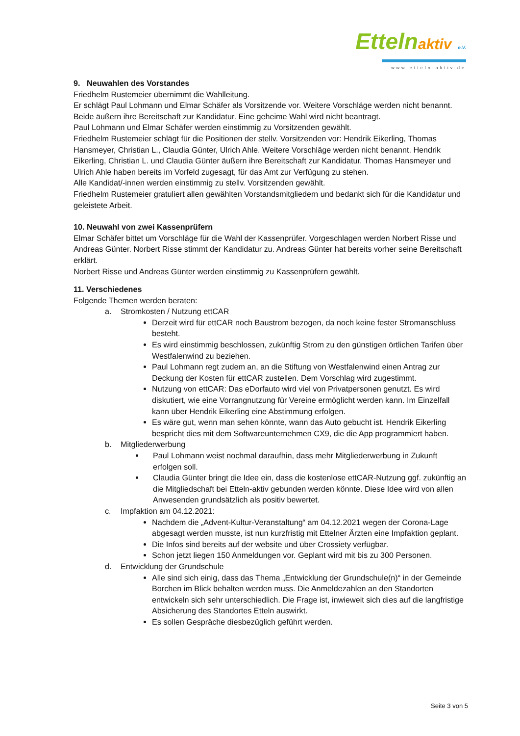Ettelnaktiv e.V.
www.etteln-aktiv.de
9. Neuwahlen des Vorstandes
Friedhelm Rustemeier übernimmt die Wahlleitung.
Er schlägt Paul Lohmann und Elmar Schäfer als Vorsitzende vor. Weitere Vorschläge werden nicht benannt. Beide äußern ihre Bereitschaft zur Kandidatur. Eine geheime Wahl wird nicht beantragt.
Paul Lohmann und Elmar Schäfer werden einstimmig zu Vorsitzenden gewählt.
Friedhelm Rustemeier schlägt für die Positionen der stellv. Vorsitzenden vor: Hendrik Eikerling, Thomas Hansmeyer, Christian L., Claudia Günter, Ulrich Ahle. Weitere Vorschläge werden nicht benannt. Hendrik Eikerling, Christian L. und Claudia Günter äußern ihre Bereitschaft zur Kandidatur. Thomas Hansmeyer und Ulrich Ahle haben bereits im Vorfeld zugesagt, für das Amt zur Verfügung zu stehen.
Alle Kandidat/-innen werden einstimmig zu stellv. Vorsitzenden gewählt.
Friedhelm Rustemeier gratuliert allen gewählten Vorstandsmitgliedern und bedankt sich für die Kandidatur und geleistete Arbeit.
10. Neuwahl von zwei Kassenprüfern
Elmar Schäfer bittet um Vorschläge für die Wahl der Kassenprüfer. Vorgeschlagen werden Norbert Risse und Andreas Günter. Norbert Risse stimmt der Kandidatur zu. Andreas Günter hat bereits vorher seine Bereitschaft erklärt.
Norbert Risse und Andreas Günter werden einstimmig zu Kassenprüfern gewählt.
11. Verschiedenes
Folgende Themen werden beraten:
a. Stromkosten / Nutzung ettCAR
Derzeit wird für ettCAR noch Baustrom bezogen, da noch keine fester Stromanschluss besteht.
Es wird einstimmig beschlossen, zukünftig Strom zu den günstigen örtlichen Tarifen über Westfalenwind zu beziehen.
Paul Lohmann regt zudem an, an die Stiftung von Westfalenwind einen Antrag zur Deckung der Kosten für ettCAR zustellen. Dem Vorschlag wird zugestimmt.
Nutzung von ettCAR: Das eDorfauto wird viel von Privatpersonen genutzt. Es wird diskutiert, wie eine Vorrangnutzung für Vereine ermöglicht werden kann. Im Einzelfall kann über Hendrik Eikerling eine Abstimmung erfolgen.
Es wäre gut, wenn man sehen könnte, wann das Auto gebucht ist. Hendrik Eikerling bespricht dies mit dem Softwareunternehmen CX9, die die App programmiert haben.
b. Mitgliederwerbung
Paul Lohmann weist nochmal daraufhin, dass mehr Mitgliederwerbung in Zukunft erfolgen soll.
Claudia Günter bringt die Idee ein, dass die kostenlose ettCAR-Nutzung ggf. zukünftig an die Mitgliedschaft bei Etteln-aktiv gebunden werden könnte. Diese Idee wird von allen Anwesenden grundsätzlich als positiv bewertet.
c. Impfaktion am 04.12.2021:
Nachdem die „Advent-Kultur-Veranstaltung“ am 04.12.2021 wegen der Corona-Lage abgesagt werden musste, ist nun kurzfristig mit Ettelner Ärzten eine Impfaktion geplant.
Die Infos sind bereits auf der website und über Crossiety verfügbar.
Schon jetzt liegen 150 Anmeldungen vor. Geplant wird mit bis zu 300 Personen.
d. Entwicklung der Grundschule
Alle sind sich einig, dass das Thema „Entwicklung der Grundschule(n)“ in der Gemeinde Borchen im Blick behalten werden muss. Die Anmeldezahlen an den Standorten entwickeln sich sehr unterschiedlich. Die Frage ist, inwieweit sich dies auf die langfristige Absicherung des Standortes Etteln auswirkt.
Es sollen Gespräche diesbezüglich geführt werden.
Seite 3 von 5